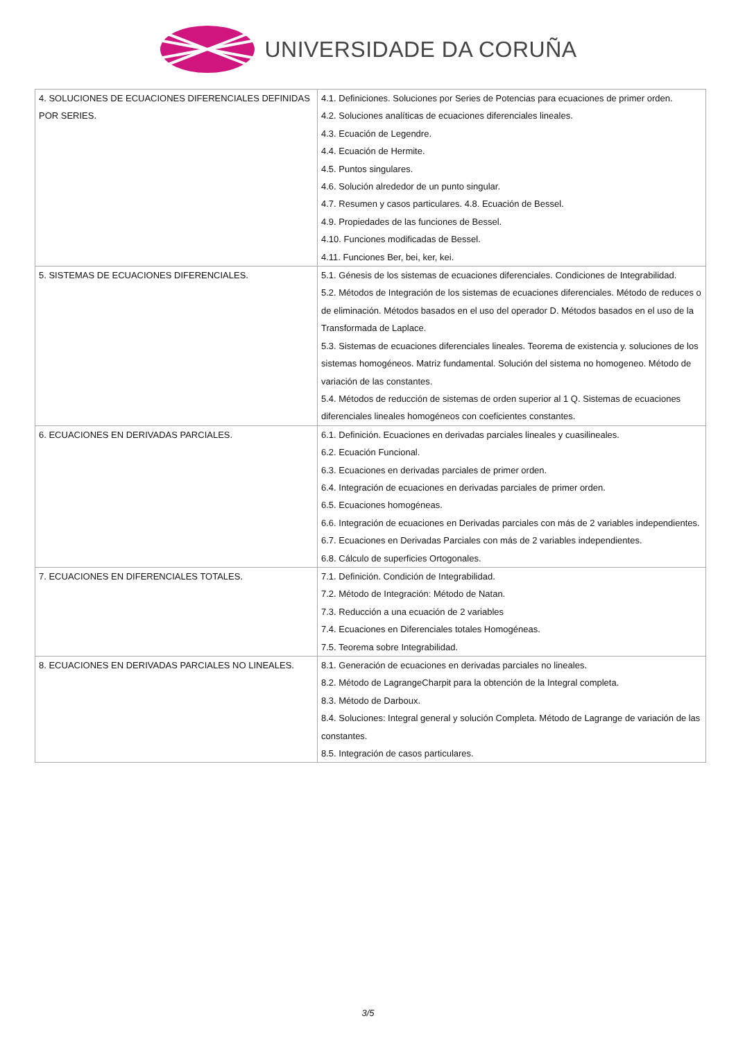UNIVERSIDADE DA CORUÑA
| 4. SOLUCIONES DE ECUACIONES DIFERENCIALES DEFINIDAS POR SERIES. | 4.1. Definiciones. Soluciones por Series de Potencias para ecuaciones de primer orden. 4.2. Soluciones analíticas de ecuaciones diferenciales lineales. 4.3. Ecuación de Legendre. 4.4. Ecuación de Hermite. 4.5. Puntos singulares. 4.6. Solución alrededor de un punto singular. 4.7. Resumen y casos particulares. 4.8. Ecuación de Bessel. 4.9. Propiedades de las funciones de Bessel. 4.10. Funciones modificadas de Bessel. 4.11. Funciones Ber, bei, ker, kei. |
| 5. SISTEMAS DE ECUACIONES DIFERENCIALES. | 5.1. Génesis de los sistemas de ecuaciones diferenciales. Condiciones de Integrabilidad. 5.2. Métodos de Integración de los sistemas de ecuaciones diferenciales. Método de reduces o de eliminación. Métodos basados en el uso del operador D. Métodos basados en el uso de la Transformada de Laplace. 5.3. Sistemas de ecuaciones diferenciales lineales. Teorema de existencia y. soluciones de los sistemas homogéneos. Matriz fundamental. Solución del sistema no homogeneo. Método de variación de las constantes. 5.4. Métodos de reducción de sistemas de orden superior al 1 Q. Sistemas de ecuaciones diferenciales lineales homogéneos con coeficientes constantes. |
| 6. ECUACIONES EN DERIVADAS PARCIALES. | 6.1. Definición. Ecuaciones en derivadas parciales lineales y cuasilineales. 6.2. Ecuación Funcional. 6.3. Ecuaciones en derivadas parciales de primer orden. 6.4. Integración de ecuaciones en derivadas parciales de primer orden. 6.5. Ecuaciones homogéneas. 6.6. Integración de ecuaciones en Derivadas parciales con más de 2 variables independientes. 6.7. Ecuaciones en Derivadas Parciales con más de 2 variables independientes. 6.8. Cálculo de superficies Ortogonales. |
| 7. ECUACIONES EN DIFERENCIALES TOTALES. | 7.1. Definición. Condición de Integrabilidad. 7.2. Método de Integración: Método de Natan. 7.3. Reducción a una ecuación de 2 variables 7.4. Ecuaciones en Diferenciales totales Homogéneas. 7.5. Teorema sobre Integrabilidad. |
| 8. ECUACIONES EN DERIVADAS PARCIALES NO LINEALES. | 8.1. Generación de ecuaciones en derivadas parciales no lineales. 8.2. Método de LagrangeCharpit para la obtención de la Integral completa. 8.3. Método de Darboux. 8.4. Soluciones: Integral general y solución Completa. Método de Lagrange de variación de las constantes. 8.5. Integración de casos particulares. |
3/5